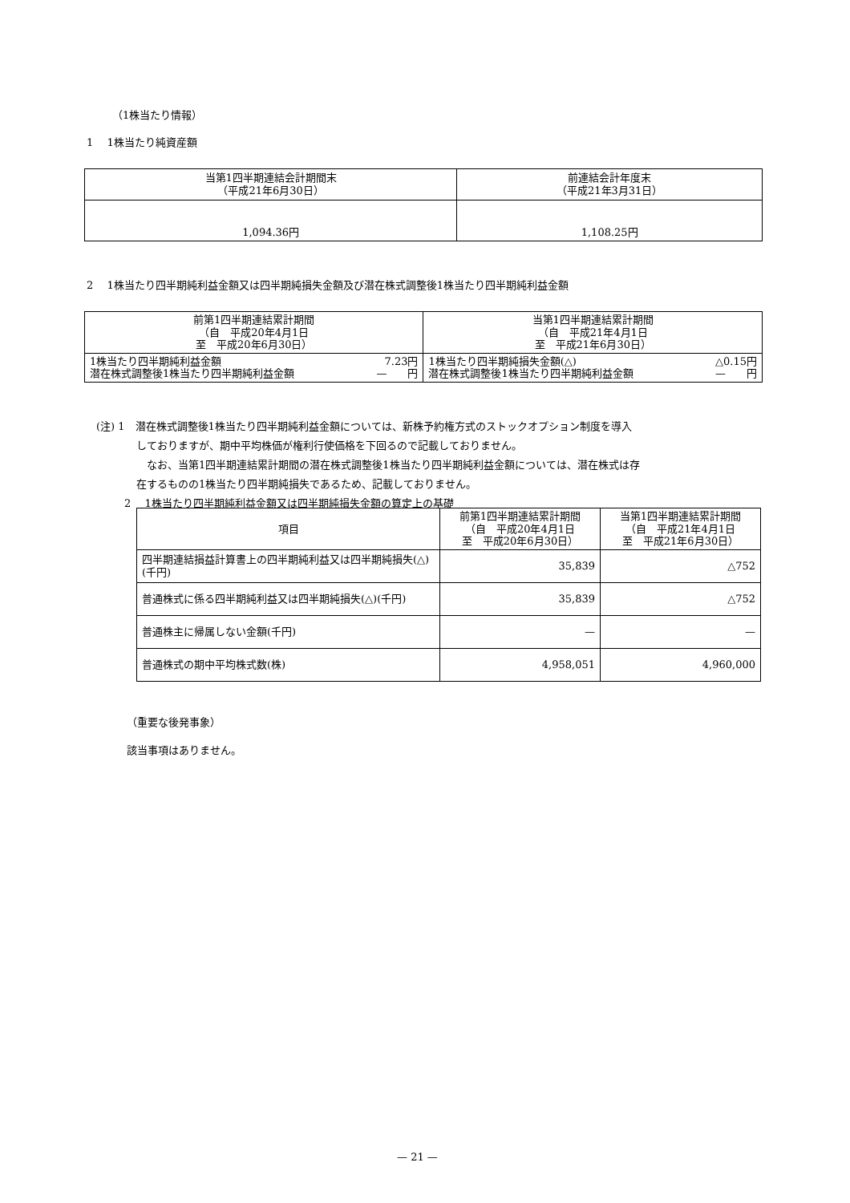（1株当たり情報）
1　 1株当たり純資産額
| 当第1四半期連結会計期間末 （平成21年6月30日） | 前連結会計年度末 （平成21年3月31日） |
| --- | --- |
| 1,094.36円 | 1,108.25円 |
2　 1株当たり四半期純利益金額又は四半期純損失金額及び潜在株式調整後1株当たり四半期純利益金額
| 前第1四半期連結累計期間 （自 平成20年4月1日 至 平成20年6月30日） | | 当第1四半期連結累計期間 （自 平成21年4月1日 至 平成21年6月30日） | |
| --- | --- | --- | --- |
| 1株当たり四半期純利益金額 潜在株式調整後1株当たり四半期純利益金額 | 7.23円 — 円 | 1株当たり四半期純損失金額(△) 潜在株式調整後1株当たり四半期純利益金額 | △0.15円 — 円 |
(注) 1　潜在株式調整後1株当たり四半期純利益金額については、新株予約権方式のストックオプション制度を導入
しておりますが、期中平均株価が権利行使価格を下回るので記載しておりません。
　なお、当第1四半期連結累計期間の潜在株式調整後1株当たり四半期純利益金額については、潜在株式は存
在するものの1株当たり四半期純損失であるため、記載しておりません。
2　 1株当たり四半期純利益金額又は四半期純損失金額の算定上の基礎
| 項目 | 前第1四半期連結累計期間 （自 平成20年4月1日 至 平成20年6月30日） | 当第1四半期連結累計期間 （自 平成21年4月1日 至 平成21年6月30日） |
| --- | --- | --- |
| 四半期連結損益計算書上の四半期純利益又は四半期純損失(△)(千円) | 35,839 | △752 |
| 普通株式に係る四半期純利益又は四半期純損失(△)(千円) | 35,839 | △752 |
| 普通株主に帰属しない金額(千円) | — | — |
| 普通株式の期中平均株式数(株) | 4,958,051 | 4,960,000 |
（重要な後発事象）
該当事項はありません。
— 21 —